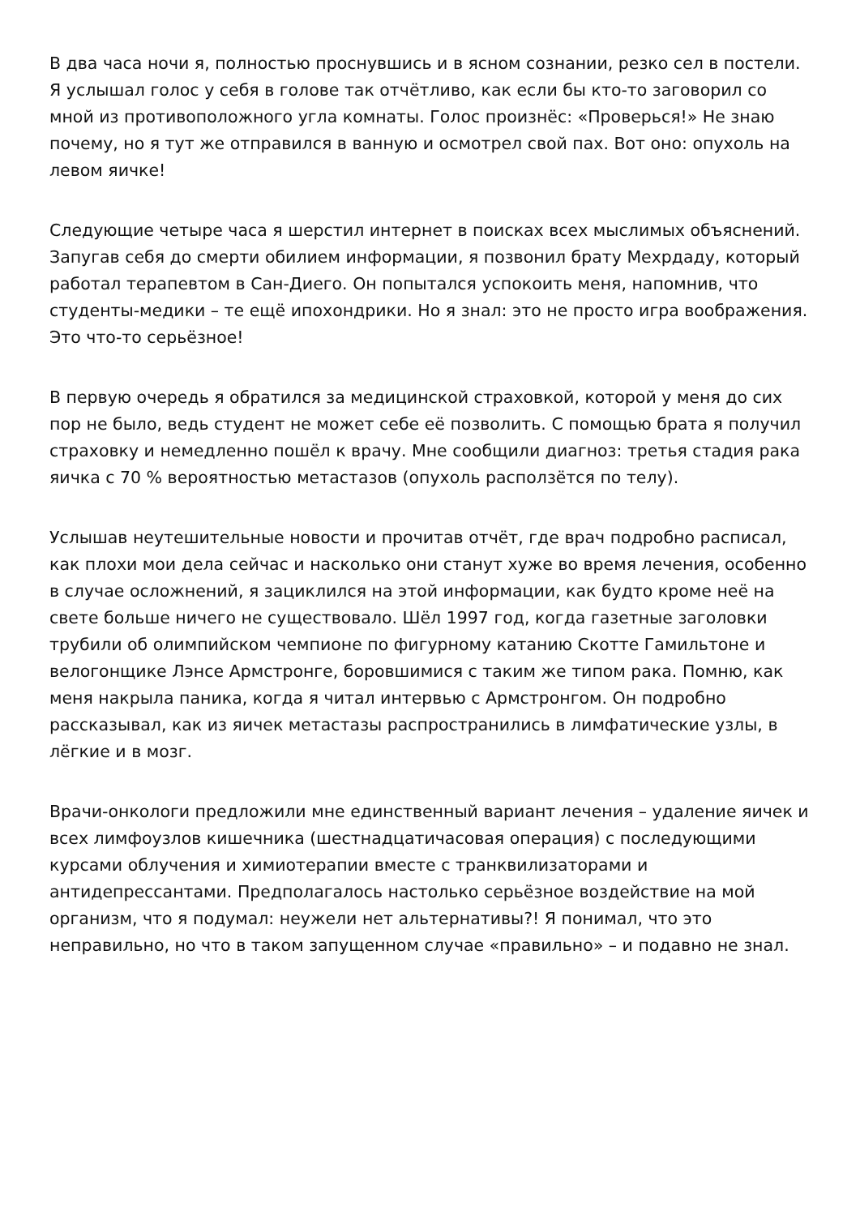В два часа ночи я, полностью проснувшись и в ясном сознании, резко сел в постели. Я услышал голос у себя в голове так отчётливо, как если бы кто-то заговорил со мной из противоположного угла комнаты. Голос произнёс: «Проверься!» Не знаю почему, но я тут же отправился в ванную и осмотрел свой пах. Вот оно: опухоль на левом яичке!
Следующие четыре часа я шерстил интернет в поисках всех мыслимых объяснений. Запугав себя до смерти обилием информации, я позвонил брату Мехрдаду, который работал терапевтом в Сан-Диего. Он попытался успокоить меня, напомнив, что студенты-медики – те ещё ипохондрики. Но я знал: это не просто игра воображения. Это что-то серьёзное!
В первую очередь я обратился за медицинской страховкой, которой у меня до сих пор не было, ведь студент не может себе её позволить. С помощью брата я получил страховку и немедленно пошёл к врачу. Мне сообщили диагноз: третья стадия рака яичка с 70 % вероятностью метастазов (опухоль расползётся по телу).
Услышав неутешительные новости и прочитав отчёт, где врач подробно расписал, как плохи мои дела сейчас и насколько они станут хуже во время лечения, особенно в случае осложнений, я зациклился на этой информации, как будто кроме неё на свете больше ничего не существовало. Шёл 1997 год, когда газетные заголовки трубили об олимпийском чемпионе по фигурному катанию Скотте Гамильтоне и велогонщике Лэнсе Армстронге, боровшимися с таким же типом рака. Помню, как меня накрыла паника, когда я читал интервью с Армстронгом. Он подробно рассказывал, как из яичек метастазы распространились в лимфатические узлы, в лёгкие и в мозг.
Врачи-онкологи предложили мне единственный вариант лечения – удаление яичек и всех лимфоузлов кишечника (шестнадцатичасовая операция) с последующими курсами облучения и химиотерапии вместе с транквилизаторами и антидепрессантами. Предполагалось настолько серьёзное воздействие на мой организм, что я подумал: неужели нет альтернативы?! Я понимал, что это неправильно, но что в таком запущенном случае «правильно» – и подавно не знал.